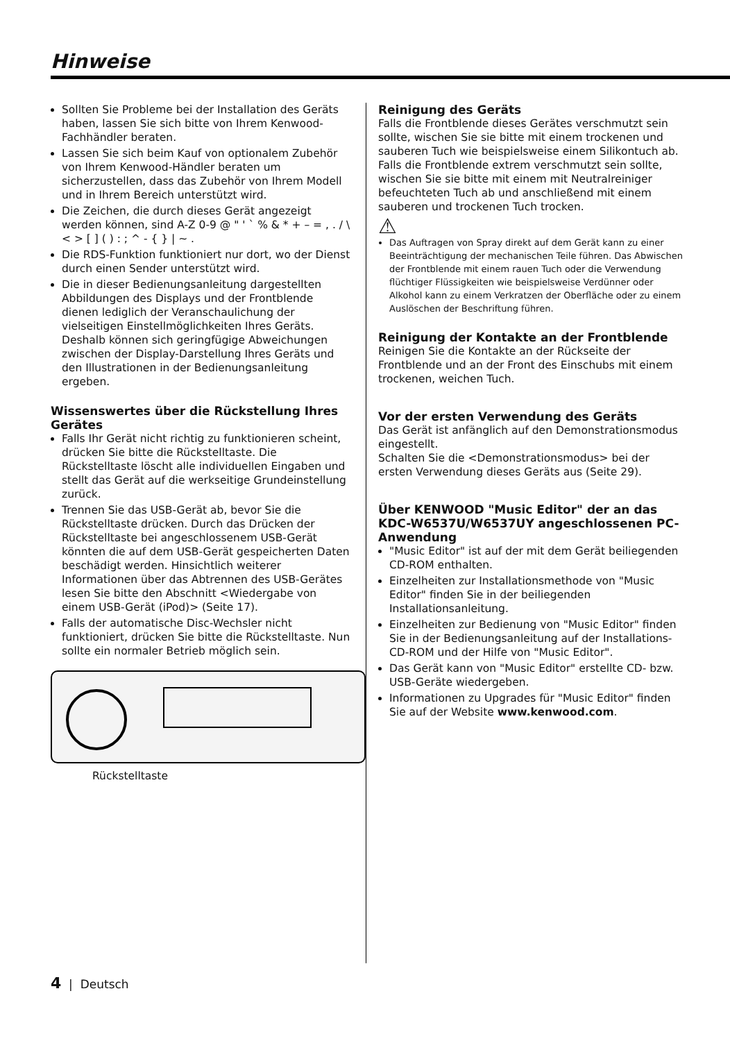Hinweise
Sollten Sie Probleme bei der Installation des Geräts haben, lassen Sie sich bitte von Ihrem Kenwood-Fachhändler beraten.
Lassen Sie sich beim Kauf von optionalem Zubehör von Ihrem Kenwood-Händler beraten um sicherzustellen, dass das Zubehör von Ihrem Modell und in Ihrem Bereich unterstützt wird.
Die Zeichen, die durch dieses Gerät angezeigt werden können, sind A-Z 0-9 @ " ' ` % & * + – = , . / \ < > [ ] ( ) : ; ^ - { } | ~ .
Die RDS-Funktion funktioniert nur dort, wo der Dienst durch einen Sender unterstützt wird.
Die in dieser Bedienungsanleitung dargestellten Abbildungen des Displays und der Frontblende dienen lediglich der Veranschaulichung der vielseitigen Einstellmöglichkeiten Ihres Geräts. Deshalb können sich geringfügige Abweichungen zwischen der Display-Darstellung Ihres Geräts und den Illustrationen in der Bedienungsanleitung ergeben.
Wissenswertes über die Rückstellung Ihres Gerätes
Falls Ihr Gerät nicht richtig zu funktionieren scheint, drücken Sie bitte die Rückstelltaste. Die Rückstelltaste löscht alle individuellen Eingaben und stellt das Gerät auf die werkseitige Grundeinstellung zurück.
Trennen Sie das USB-Gerät ab, bevor Sie die Rückstelltaste drücken. Durch das Drücken der Rückstelltaste bei angeschlossenem USB-Gerät könnten die auf dem USB-Gerät gespeicherten Daten beschädigt werden. Hinsichtlich weiterer Informationen über das Abtrennen des USB-Gerätes lesen Sie bitte den Abschnitt <Wiedergabe von einem USB-Gerät (iPod)> (Seite 17).
Falls der automatische Disc-Wechsler nicht funktioniert, drücken Sie bitte die Rückstelltaste. Nun sollte ein normaler Betrieb möglich sein.
Rückstelltaste
Reinigung des Geräts
Falls die Frontblende dieses Gerätes verschmutzt sein sollte, wischen Sie sie bitte mit einem trockenen und sauberen Tuch wie beispielsweise einem Silikontuch ab.
Falls die Frontblende extrem verschmutzt sein sollte, wischen Sie sie bitte mit einem mit Neutralreiniger befeuchteten Tuch ab und anschließend mit einem sauberen und trockenen Tuch trocken.
⚠
Das Auftragen von Spray direkt auf dem Gerät kann zu einer Beeinträchtigung der mechanischen Teile führen. Das Abwischen der Frontblende mit einem rauen Tuch oder die Verwendung flüchtiger Flüssigkeiten wie beispielsweise Verdünner oder Alkohol kann zu einem Verkratzen der Oberfläche oder zu einem Auslöschen der Beschriftung führen.
Reinigung der Kontakte an der Frontblende
Reinigen Sie die Kontakte an der Rückseite der Frontblende und an der Front des Einschubs mit einem trockenen, weichen Tuch.
Vor der ersten Verwendung des Geräts
Das Gerät ist anfänglich auf den Demonstrationsmodus eingestellt.
Schalten Sie die <Demonstrationsmodus> bei der ersten Verwendung dieses Geräts aus (Seite 29).
Über KENWOOD "Music Editor" der an das KDC-W6537U/W6537UY angeschlossenen PC-Anwendung
"Music Editor" ist auf der mit dem Gerät beiliegenden CD-ROM enthalten.
Einzelheiten zur Installationsmethode von "Music Editor" finden Sie in der beiliegenden Installationsanleitung.
Einzelheiten zur Bedienung von "Music Editor" finden Sie in der Bedienungsanleitung auf der Installations-CD-ROM und der Hilfe von "Music Editor".
Das Gerät kann von "Music Editor" erstellte CD- bzw. USB-Geräte wiedergeben.
Informationen zu Upgrades für "Music Editor" finden Sie auf der Website www.kenwood.com.
4 | Deutsch